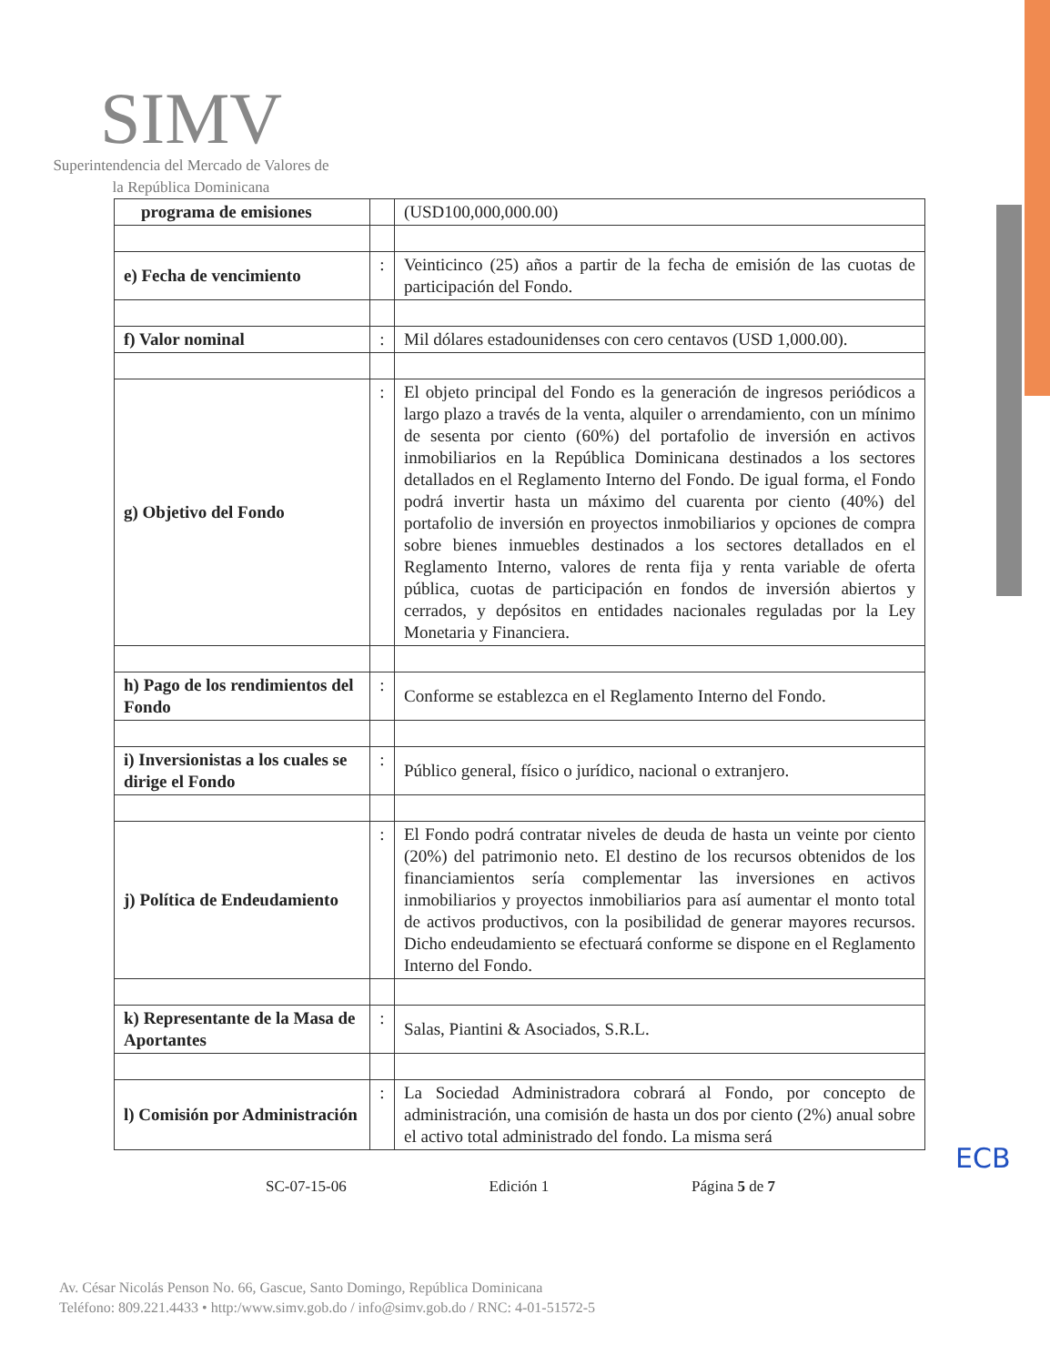SIMV
Superintendencia del Mercado de Valores de la República Dominicana
| programa de emisiones | | (USD100,000,000.00) |
| e) Fecha de vencimiento | : | Veinticinco (25) años a partir de la fecha de emisión de las cuotas de participación del Fondo. |
| f) Valor nominal | : | Mil dólares estadounidenses con cero centavos (USD 1,000.00). |
| g) Objetivo del Fondo | : | El objeto principal del Fondo es la generación de ingresos periódicos a largo plazo a través de la venta, alquiler o arrendamiento, con un mínimo de sesenta por ciento (60%) del portafolio de inversión en activos inmobiliarios en la República Dominicana destinados a los sectores detallados en el Reglamento Interno del Fondo. De igual forma, el Fondo podrá invertir hasta un máximo del cuarenta por ciento (40%) del portafolio de inversión en proyectos inmobiliarios y opciones de compra sobre bienes inmuebles destinados a los sectores detallados en el Reglamento Interno, valores de renta fija y renta variable de oferta pública, cuotas de participación en fondos de inversión abiertos y cerrados, y depósitos en entidades nacionales reguladas por la Ley Monetaria y Financiera. |
| h) Pago de los rendimientos del Fondo | : | Conforme se establezca en el Reglamento Interno del Fondo. |
| i) Inversionistas a los cuales se dirige el Fondo | : | Público general, físico o jurídico, nacional o extranjero. |
| j) Política de Endeudamiento | : | El Fondo podrá contratar niveles de deuda de hasta un veinte por ciento (20%) del patrimonio neto. El destino de los recursos obtenidos de los financiamientos sería complementar las inversiones en activos inmobiliarios y proyectos inmobiliarios para así aumentar el monto total de activos productivos, con la posibilidad de generar mayores recursos. Dicho endeudamiento se efectuará conforme se dispone en el Reglamento Interno del Fondo. |
| k) Representante de la Masa de Aportantes | : | Salas, Piantini & Asociados, S.R.L. |
| l) Comisión por Administración | : | La Sociedad Administradora cobrará al Fondo, por concepto de administración, una comisión de hasta un dos por ciento (2%) anual sobre el activo total administrado del fondo. La misma será |
ECB
SC-07-15-06 Edición 1 Página 5 de 7
Av. César Nicolás Penson No. 66, Gascue, Santo Domingo, República Dominicana
Teléfono: 809.221.4433 • http:/www.simv.gob.do / info@simv.gob.do / RNC: 4-01-51572-5